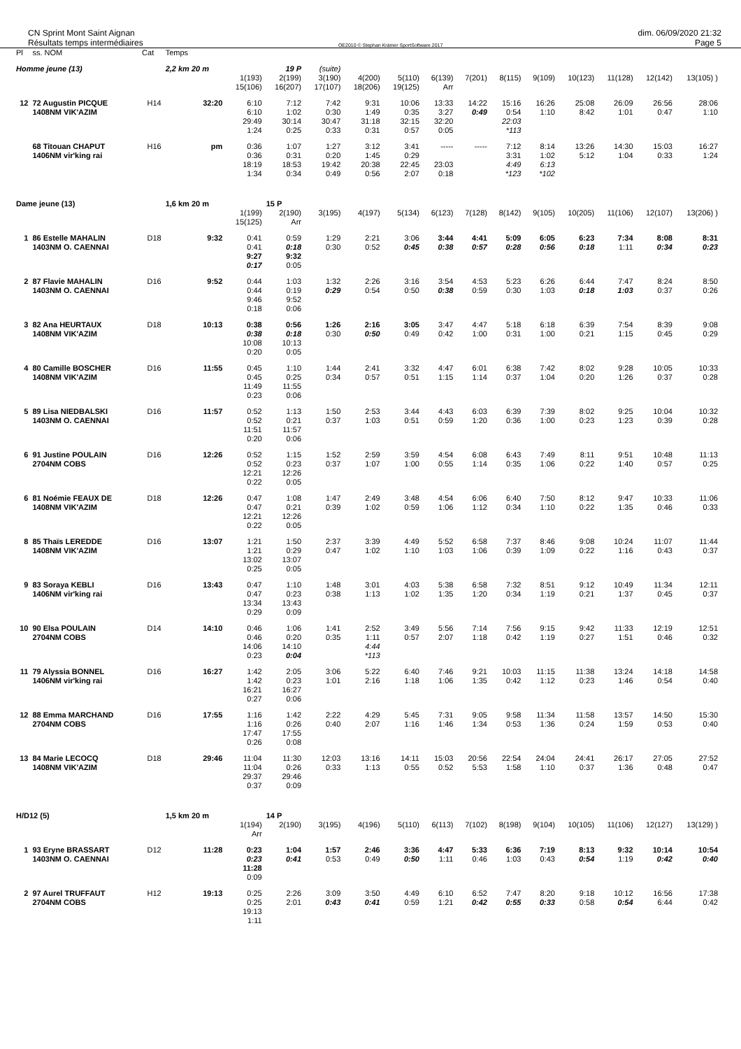CN Sprint Mont Saint Aignan
Résultats temps intermédiaires
OE2010 © Stephan Krämer SportSoftware 2017
dim. 06/09/2020 21:32
Page 5
| Pl | ss. NOM | Cat | Temps | | | | | | | | | | | | | |
| --- | --- | --- | --- | --- | --- | --- | --- | --- | --- | --- | --- | --- | --- | --- | --- | --- |
| Homme jeune (13) | | | 2,2 km 20 m | | 19 P | (suite) | | | | | | | | | | |
| | | | | 1(193) 15(106) | 2(199) 16(207) | 3(190) 17(107) | 4(200) 18(206) | 5(110) 19(125) | 6(139) Arr | 7(201) | 8(115) | 9(109) | 10(123) | 11(128) | 12(142) | 13(105) ) |
| 12 | 72 Augustin PICQUE 1408NM VIK'AZIM | H14 | 32:20 | 6:10 6:10 29:49 1:24 | 7:12 1:02 30:14 0:25 | 7:42 0:30 30:47 0:33 | 9:31 1:49 31:18 0:31 | 10:06 0:35 32:15 0:57 | 13:33 3:27 32:20 0:05 | 14:22 0:49 | 15:16 0:54 22:03 *113 | 16:26 1:10 | 25:08 8:42 | 26:09 1:01 | 26:56 0:47 | 28:06 1:10 |
| | 68 Titouan CHAPUT 1406NM vir'king rai | H16 | pm | 0:36 0:36 18:19 1:34 | 1:07 0:31 18:53 0:34 | 1:27 0:20 19:42 0:49 | 3:12 1:45 20:38 0:56 | 3:41 0:29 22:45 2:07 | ----- 23:03 0:18 | ----- | 7:12 3:31 4:49 *123 | 8:14 1:02 6:13 *102 | 13:26 5:12 | 14:30 1:04 | 15:03 0:33 | 16:27 1:24 |
| Dame jeune (13) | | | 1,6 km 20 m | | 15 P | | | | | | | | | | | |
| | | | | 1(199) 15(125) | 2(190) Arr | 3(195) | 4(197) | 5(134) | 6(123) | 7(128) | 8(142) | 9(105) | 10(205) | 11(106) | 12(107) | 13(206) ) |
| 1 | 86 Estelle MAHALIN 1403NM O. CAENNAI | D18 | 9:32 | 0:41 0:41 9:27 0:17 | 0:59 0:18 9:32 0:05 | 1:29 0:30 | 2:21 0:52 | 3:06 0:45 | 3:44 0:38 | 4:41 0:57 | 5:09 0:28 | 6:05 0:56 | 6:23 0:18 | 7:34 1:11 | 8:08 0:34 | 8:31 0:23 |
| 2 | 87 Flavie MAHALIN 1403NM O. CAENNAI | D16 | 9:52 | 0:44 0:44 9:46 0:18 | 1:03 0:19 9:52 0:06 | 1:32 0:29 | 2:26 0:54 | 3:16 0:50 | 3:54 0:38 | 4:53 0:59 | 5:23 0:30 | 6:26 1:03 | 6:44 0:18 | 7:47 1:03 | 8:24 0:37 | 8:50 0:26 |
| 3 | 82 Ana HEURTAUX 1408NM VIK'AZIM | D18 | 10:13 | 0:38 0:38 10:08 0:20 | 0:56 0:18 10:13 0:05 | 1:26 0:30 | 2:16 0:50 | 3:05 0:49 | 3:47 0:42 | 4:47 1:00 | 5:18 0:31 | 6:18 1:00 | 6:39 0:21 | 7:54 1:15 | 8:39 0:45 | 9:08 0:29 |
| 4 | 80 Camille BOSCHER 1408NM VIK'AZIM | D16 | 11:55 | 0:45 0:45 11:49 0:23 | 1:10 0:25 11:55 0:06 | 1:44 0:34 | 2:41 0:57 | 3:32 0:51 | 4:47 1:15 | 6:01 1:14 | 6:38 0:37 | 7:42 1:04 | 8:02 0:20 | 9:28 1:26 | 10:05 0:37 | 10:33 0:28 |
| 5 | 89 Lisa NIEDBALSKI 1403NM O. CAENNAI | D16 | 11:57 | 0:52 0:52 11:51 0:20 | 1:13 0:21 11:57 0:06 | 1:50 0:37 | 2:53 1:03 | 3:44 0:51 | 4:43 0:59 | 6:03 1:20 | 6:39 0:36 | 7:39 1:00 | 8:02 0:23 | 9:25 1:23 | 10:04 0:39 | 10:32 0:28 |
| 6 | 91 Justine POULAIN 2704NM COBS | D16 | 12:26 | 0:52 0:52 12:21 0:22 | 1:15 0:23 12:26 0:05 | 1:52 0:37 | 2:59 1:07 | 3:59 1:00 | 4:54 0:55 | 6:08 1:14 | 6:43 0:35 | 7:49 1:06 | 8:11 0:22 | 9:51 1:40 | 10:48 0:57 | 11:13 0:25 |
| 6 | 81 Noémie FEAUX DE 1408NM VIK'AZIM | D18 | 12:26 | 0:47 0:47 12:21 0:22 | 1:08 0:21 12:26 0:05 | 1:47 0:39 | 2:49 1:02 | 3:48 0:59 | 4:54 1:06 | 6:06 1:12 | 6:40 0:34 | 7:50 1:10 | 8:12 0:22 | 9:47 1:35 | 10:33 0:46 | 11:06 0:33 |
| 8 | 85 Thaïs LEREDDE 1408NM VIK'AZIM | D16 | 13:07 | 1:21 1:21 13:02 0:25 | 1:50 0:29 13:07 0:05 | 2:37 0:47 | 3:39 1:02 | 4:49 1:10 | 5:52 1:03 | 6:58 1:06 | 7:37 0:39 | 8:46 1:09 | 9:08 0:22 | 10:24 1:16 | 11:07 0:43 | 11:44 0:37 |
| 9 | 83 Soraya KEBLI 1406NM vir'king rai | D16 | 13:43 | 0:47 0:47 13:34 0:29 | 1:10 0:23 13:43 0:09 | 1:48 0:38 | 3:01 1:13 | 4:03 1:02 | 5:38 1:35 | 6:58 1:20 | 7:32 0:34 | 8:51 1:19 | 9:12 0:21 | 10:49 1:37 | 11:34 0:45 | 12:11 0:37 |
| 10 | 90 Elsa POULAIN 2704NM COBS | D14 | 14:10 | 0:46 0:46 14:06 0:23 | 1:06 0:20 14:10 0:04 | 1:41 0:35 | 2:52 1:11 4:44 *113 | 3:49 0:57 | 5:56 2:07 | 7:14 1:18 | 7:56 0:42 | 9:15 1:19 | 9:42 0:27 | 11:33 1:51 | 12:19 0:46 | 12:51 0:32 |
| 11 | 79 Alyssia BONNEL 1406NM vir'king rai | D16 | 16:27 | 1:42 1:42 16:21 0:27 | 2:05 0:23 16:27 0:06 | 3:06 1:01 | 5:22 2:16 | 6:40 1:18 | 7:46 1:06 | 9:21 1:35 | 10:03 0:42 | 11:15 1:12 | 11:38 0:23 | 13:24 1:46 | 14:18 0:54 | 14:58 0:40 |
| 12 | 88 Emma MARCHAND 2704NM COBS | D16 | 17:55 | 1:16 1:16 17:47 0:26 | 1:42 0:26 17:55 0:08 | 2:22 0:40 | 4:29 2:07 | 5:45 1:16 | 7:31 1:46 | 9:05 1:34 | 9:58 0:53 | 11:34 1:36 | 11:58 0:24 | 13:57 1:59 | 14:50 0:53 | 15:30 0:40 |
| 13 | 84 Marie LECOCQ 1408NM VIK'AZIM | D18 | 29:46 | 11:04 11:04 29:37 0:37 | 11:30 0:26 29:46 0:09 | 12:03 0:33 | 13:16 1:13 | 14:11 0:55 | 15:03 0:52 | 20:56 5:53 | 22:54 1:58 | 24:04 1:10 | 24:41 0:37 | 26:17 1:36 | 27:05 0:48 | 27:52 0:47 |
| H/D12 (5) | | | 1,5 km 20 m | | 14 P | | | | | | | | | | | |
| | | | | 1(194) Arr | 2(190) | 3(195) | 4(196) | 5(110) | 6(113) | 7(102) | 8(198) | 9(104) | 10(105) | 11(106) | 12(127) | 13(129) ) |
| 1 | 93 Eryne BRASSART 1403NM O. CAENNAI | D12 | 11:28 | 0:23 0:23 11:28 0:09 | 1:04 0:41 | 1:57 0:53 | 2:46 0:49 | 3:36 0:50 | 4:47 1:11 | 5:33 0:46 | 6:36 1:03 | 7:19 0:43 | 8:13 0:54 | 9:32 1:19 | 10:14 0:42 | 10:54 0:40 |
| 2 | 97 Aurel TRUFFAUT 2704NM COBS | H12 | 19:13 | 0:25 0:25 19:13 1:11 | 2:26 2:01 | 3:09 0:43 | 3:50 0:41 | 4:49 0:59 | 6:10 1:21 | 6:52 0:42 | 7:47 0:55 | 8:20 0:33 | 9:18 0:58 | 10:12 0:54 | 16:56 6:44 | 17:38 0:42 |